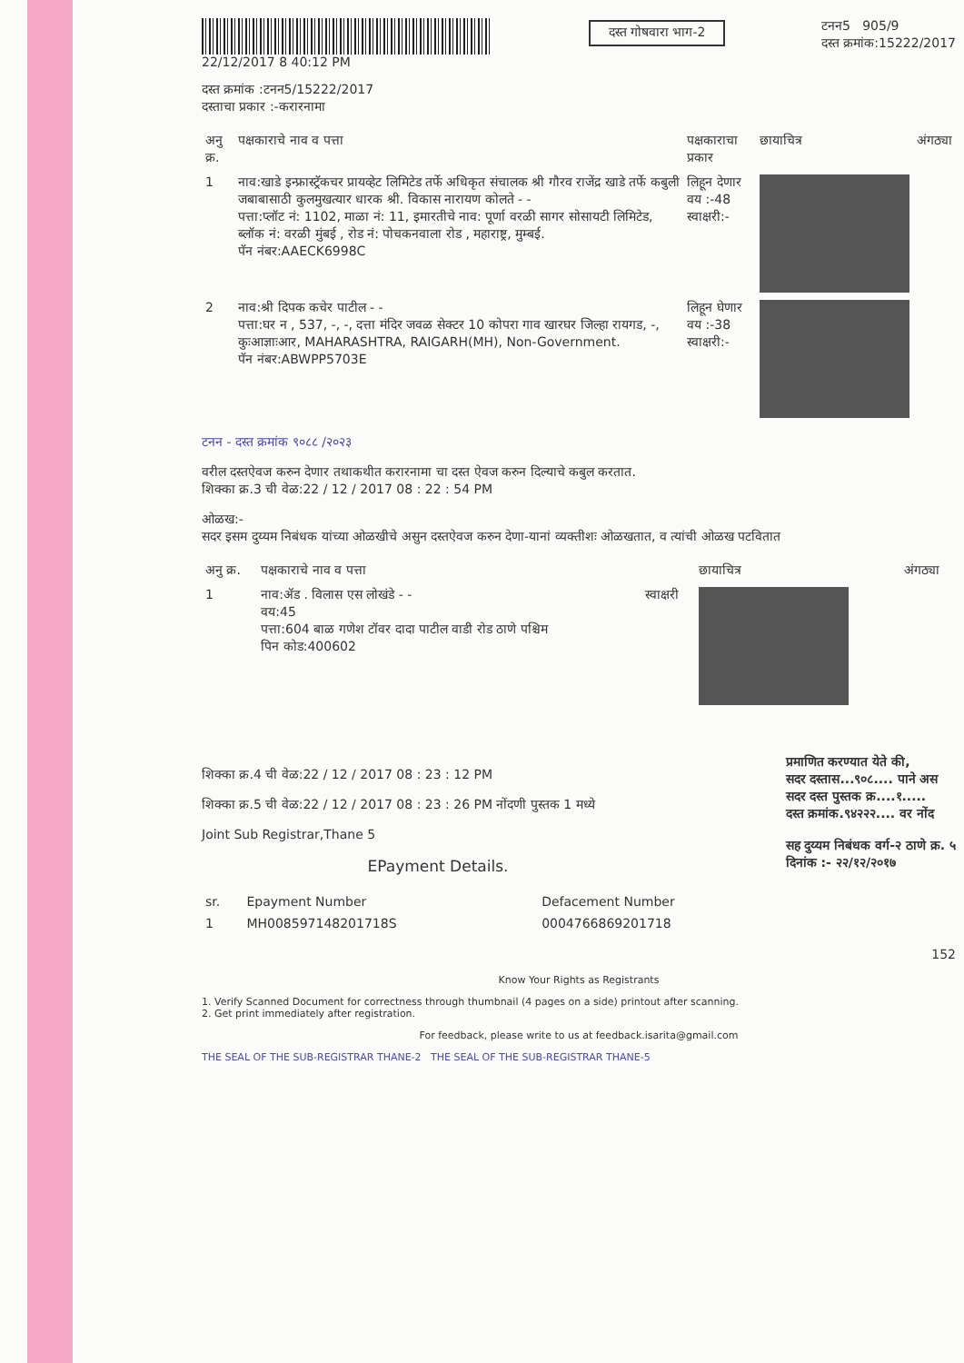22/12/2017 8 40:12 PM
दस्त गोषवारा भाग-2
टनन5 905/9
दस्त क्रमांक:15222/2017
दस्त क्रमांक :टनन5/15222/2017
दस्ताचा प्रकार :-करारनामा
| अनु क्र. | पक्षकाराचे नाव व पत्ता | पक्षकाराचा प्रकार | छायाचित्र | अंगठ्या |
| --- | --- | --- | --- | --- |
| 1 | नाव:खाडे इन्फ्रास्ट्रॅकचर प्रायव्हेट लिमिटेड तर्फे अधिकृत संचालक श्री गौरव राजेंद्र खाडे तर्फे कबुली जबाबासाठी कुलमुखत्यार धारक श्री. विकास नारायण कोलते - - पत्ता:प्लॉट नं: 1102, माळा नं: 11, इमारतीचे नाव: पूर्णा वरळी सागर सोसायटी लिमिटेड, ब्लॉक नं: वरळी मुंबई , रोड नं: पोचकनवाला रोड , महाराष्ट्र, मुम्बई. पॅन नंबर:AAECK6998C | लिहून देणार वय :-48 स्वाक्षरी:- | | |
| 2 | नाव:श्री दिपक कचेर पाटील - - पत्ता:घर न , 537, -, -, दत्ता मंदिर जवळ सेक्टर 10 कोपरा गाव खारघर जिल्हा रायगड, -, कुःआज्ञाःआर, MAHARASHTRA, RAIGARH(MH), Non-Government. पॅन नंबर:ABWPP5703E | लिहून घेणार वय :-38 स्वाक्षरी:- | | |
टनन - दस्त क्रमांक ९०८८ /२०२३
वरील दस्तऐवज करुन देणार तथाकथीत करारनामा चा दस्त ऐवज करुन दिल्याचे कबुल करतात.
शिक्का क्र.3 ची वेळ:22 / 12 / 2017 08 : 22 : 54 PM
ओळख:-
सदर इसम दुय्यम निबंधक यांच्या ओळखीचे असुन दस्तऐवज करुन देणा-यानां व्यक्तीशः ओळखतात, व त्यांची ओळख पटवितात
| अनु क्र. | पक्षकाराचे नाव व पत्ता | | छायाचित्र | अंगठ्या |
| --- | --- | --- | --- | --- |
| 1 | नाव:ॲड . विलास एस लोखंडे - - वय:45 पत्ता:604 बाळ गणेश टॉवर दादा पाटील वाडी रोड ठाणे पश्चिम पिन कोड:400602 | स्वाक्षरी | | |
शिक्का क्र.4 ची वेळ:22 / 12 / 2017 08 : 23 : 12 PM
शिक्का क्र.5 ची वेळ:22 / 12 / 2017 08 : 23 : 26 PM नोंदणी पुस्तक 1 मध्ये
Joint Sub Registrar,Thane 5
EPayment Details.
प्रमाणित करण्यात येते की,
सदर दस्तास...९०८.... पाने अस
सदर दस्त पुस्तक क्र....१.....
दस्त क्रमांक.९४२२२.... वर नोंद
सह दुय्यम निबंधक वर्ग-२ ठाणे क्र. ५
दिनांक :- २२/१२/२०१७
| sr. | Epayment Number | Defacement Number |
| --- | --- | --- |
| 1 | MH008597148201718S | 0004766869201718 |
152
Know Your Rights as Registrants
1. Verify Scanned Document for correctness through thumbnail (4 pages on a side) printout after scanning.
2. Get print immediately after registration.
For feedback, please write to us at feedback.isarita@gmail.com
THE SEAL OF THE SUB-REGISTRAR THANE-2 THE SEAL OF THE SUB-REGISTRAR THANE-5